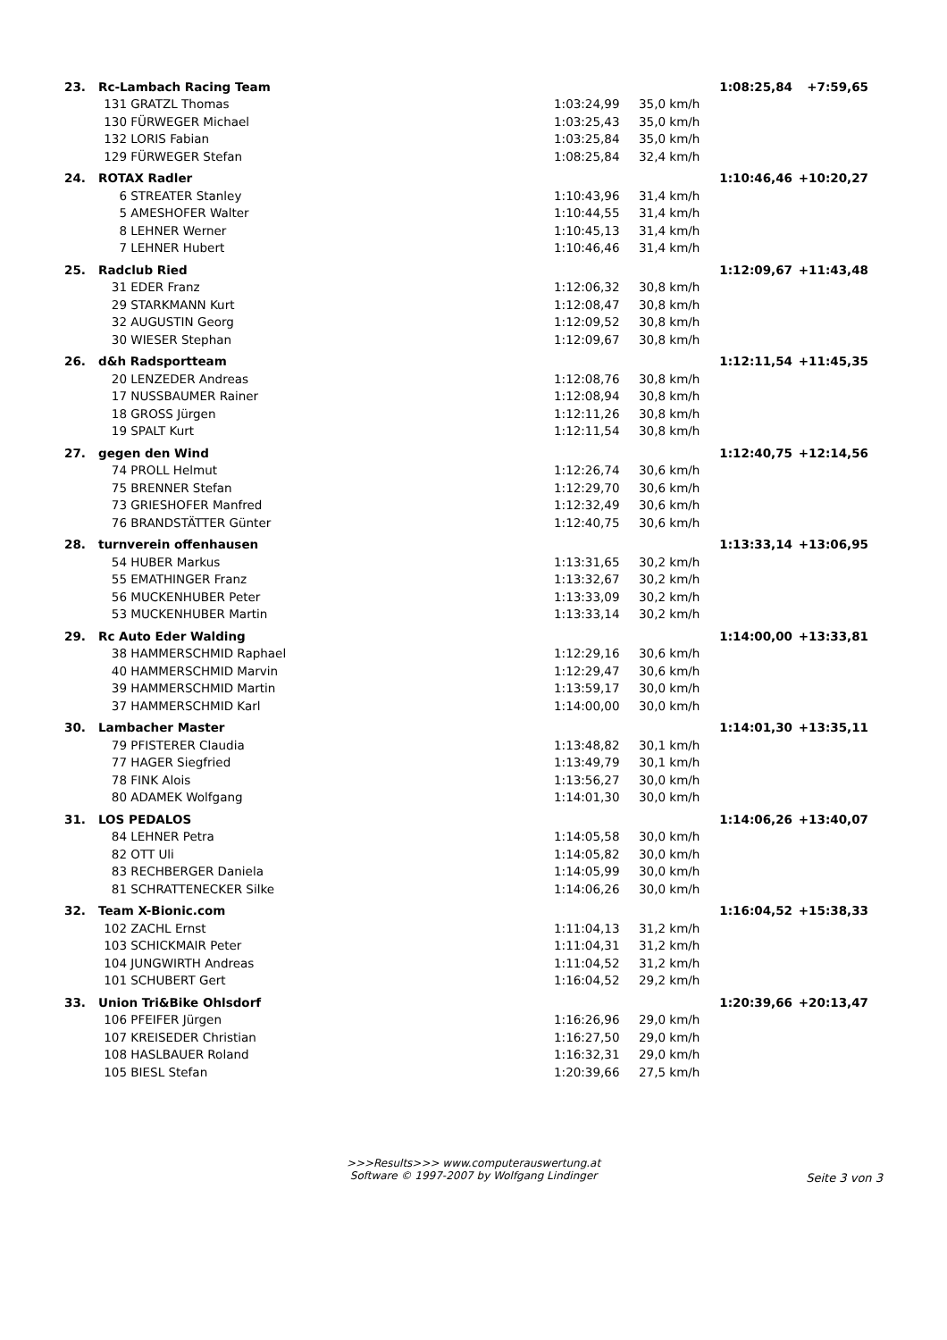| 23. | Rc-Lambach Racing Team | | | 1:08:25,84 | +7:59,65 |
| | 131 GRATZL Thomas | 1:03:24,99 | 35,0 km/h | | |
| | 130 FÜRWEGER Michael | 1:03:25,43 | 35,0 km/h | | |
| | 132 LORIS Fabian | 1:03:25,84 | 35,0 km/h | | |
| | 129 FÜRWEGER Stefan | 1:08:25,84 | 32,4 km/h | | |
| 24. | ROTAX Radler | | | 1:10:46,46 | +10:20,27 |
| | 6 STREATER Stanley | 1:10:43,96 | 31,4 km/h | | |
| | 5 AMESHOFER Walter | 1:10:44,55 | 31,4 km/h | | |
| | 8 LEHNER Werner | 1:10:45,13 | 31,4 km/h | | |
| | 7 LEHNER Hubert | 1:10:46,46 | 31,4 km/h | | |
| 25. | Radclub Ried | | | 1:12:09,67 | +11:43,48 |
| | 31 EDER Franz | 1:12:06,32 | 30,8 km/h | | |
| | 29 STARKMANN Kurt | 1:12:08,47 | 30,8 km/h | | |
| | 32 AUGUSTIN Georg | 1:12:09,52 | 30,8 km/h | | |
| | 30 WIESER Stephan | 1:12:09,67 | 30,8 km/h | | |
| 26. | d&h Radsportteam | | | 1:12:11,54 | +11:45,35 |
| | 20 LENZEDER Andreas | 1:12:08,76 | 30,8 km/h | | |
| | 17 NUSSBAUMER Rainer | 1:12:08,94 | 30,8 km/h | | |
| | 18 GROSS Jürgen | 1:12:11,26 | 30,8 km/h | | |
| | 19 SPALT Kurt | 1:12:11,54 | 30,8 km/h | | |
| 27. | gegen den Wind | | | 1:12:40,75 | +12:14,56 |
| | 74 PROLL Helmut | 1:12:26,74 | 30,6 km/h | | |
| | 75 BRENNER Stefan | 1:12:29,70 | 30,6 km/h | | |
| | 73 GRIESHOFER Manfred | 1:12:32,49 | 30,6 km/h | | |
| | 76 BRANDSTÄTTER Günter | 1:12:40,75 | 30,6 km/h | | |
| 28. | turnverein offenhausen | | | 1:13:33,14 | +13:06,95 |
| | 54 HUBER Markus | 1:13:31,65 | 30,2 km/h | | |
| | 55 EMATHINGER Franz | 1:13:32,67 | 30,2 km/h | | |
| | 56 MUCKENHUBER Peter | 1:13:33,09 | 30,2 km/h | | |
| | 53 MUCKENHUBER Martin | 1:13:33,14 | 30,2 km/h | | |
| 29. | Rc Auto Eder Walding | | | 1:14:00,00 | +13:33,81 |
| | 38 HAMMERSCHMID Raphael | 1:12:29,16 | 30,6 km/h | | |
| | 40 HAMMERSCHMID Marvin | 1:12:29,47 | 30,6 km/h | | |
| | 39 HAMMERSCHMID Martin | 1:13:59,17 | 30,0 km/h | | |
| | 37 HAMMERSCHMID Karl | 1:14:00,00 | 30,0 km/h | | |
| 30. | Lambacher Master | | | 1:14:01,30 | +13:35,11 |
| | 79 PFISTERER Claudia | 1:13:48,82 | 30,1 km/h | | |
| | 77 HAGER Siegfried | 1:13:49,79 | 30,1 km/h | | |
| | 78 FINK Alois | 1:13:56,27 | 30,0 km/h | | |
| | 80 ADAMEK Wolfgang | 1:14:01,30 | 30,0 km/h | | |
| 31. | LOS PEDALOS | | | 1:14:06,26 | +13:40,07 |
| | 84 LEHNER Petra | 1:14:05,58 | 30,0 km/h | | |
| | 82 OTT Uli | 1:14:05,82 | 30,0 km/h | | |
| | 83 RECHBERGER Daniela | 1:14:05,99 | 30,0 km/h | | |
| | 81 SCHRATTENECKER Silke | 1:14:06,26 | 30,0 km/h | | |
| 32. | Team X-Bionic.com | | | 1:16:04,52 | +15:38,33 |
| | 102 ZACHL Ernst | 1:11:04,13 | 31,2 km/h | | |
| | 103 SCHICKMAIR Peter | 1:11:04,31 | 31,2 km/h | | |
| | 104 JUNGWIRTH Andreas | 1:11:04,52 | 31,2 km/h | | |
| | 101 SCHUBERT Gert | 1:16:04,52 | 29,2 km/h | | |
| 33. | Union Tri&Bike Ohlsdorf | | | 1:20:39,66 | +20:13,47 |
| | 106 PFEIFER Jürgen | 1:16:26,96 | 29,0 km/h | | |
| | 107 KREISEDER Christian | 1:16:27,50 | 29,0 km/h | | |
| | 108 HASLBAUER Roland | 1:16:32,31 | 29,0 km/h | | |
| | 105 BIESL Stefan | 1:20:39,66 | 27,5 km/h | | |
>>>Results>>> www.computerauswertung.at
Software © 1997-2007 by Wolfgang Lindinger
Seite 3 von 3